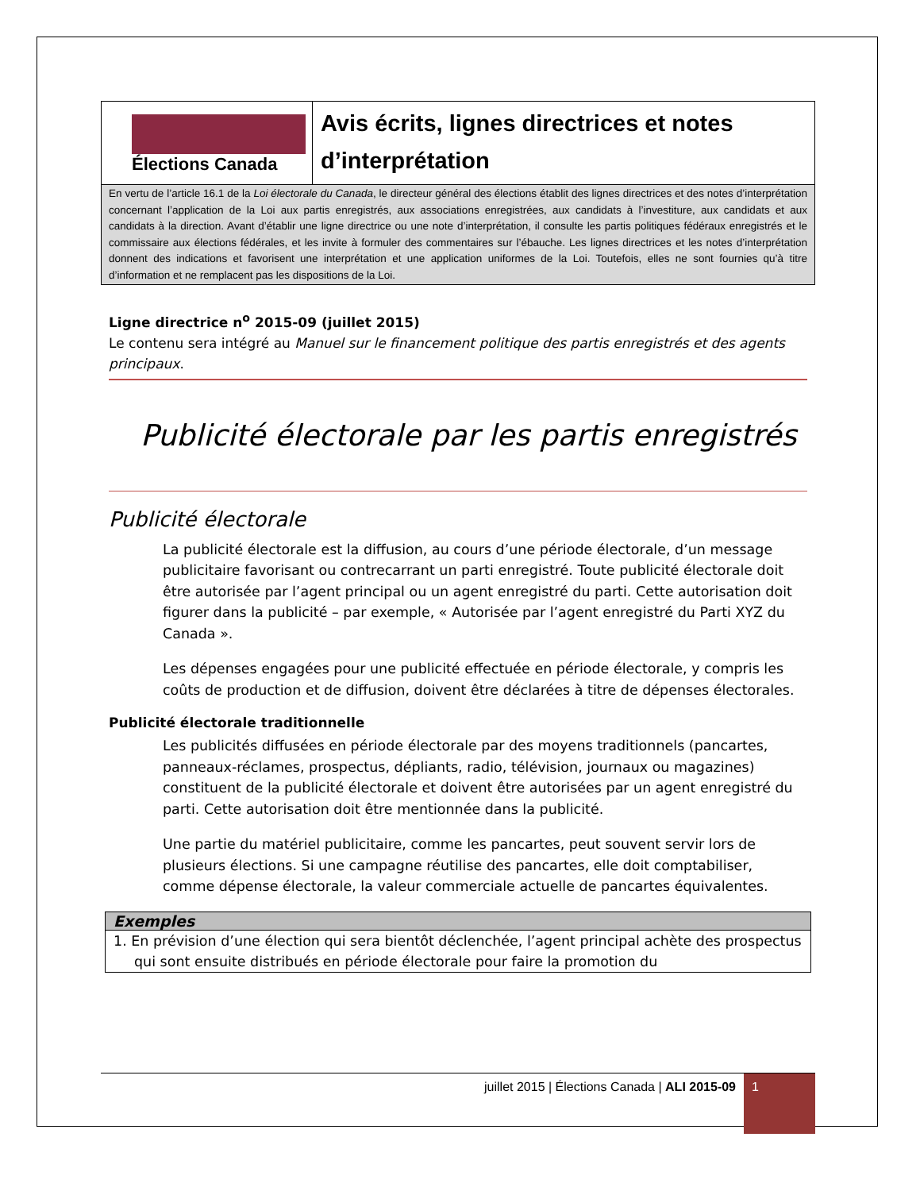Élections Canada
Avis écrits, lignes directrices et notes d’interprétation
En vertu de l’article 16.1 de la Loi électorale du Canada, le directeur général des élections établit des lignes directrices et des notes d’interprétation concernant l’application de la Loi aux partis enregistrés, aux associations enregistrées, aux candidats à l’investiture, aux candidats et aux candidats à la direction. Avant d’établir une ligne directrice ou une note d’interprétation, il consulte les partis politiques fédéraux enregistrés et le commissaire aux élections fédérales, et les invite à formuler des commentaires sur l’ébauche. Les lignes directrices et les notes d’interprétation donnent des indications et favorisent une interprétation et une application uniformes de la Loi. Toutefois, elles ne sont fournies qu’à titre d’information et ne remplacent pas les dispositions de la Loi.
Ligne directrice n<sup>o</sup> 2015-09 (juillet 2015)
Le contenu sera intégré au Manuel sur le financement politique des partis enregistrés et des agents principaux.
Publicité électorale par les partis enregistrés
Publicité électorale
La publicité électorale est la diffusion, au cours d’une période électorale, d’un message publicitaire favorisant ou contrecarrant un parti enregistré. Toute publicité électorale doit être autorisée par l’agent principal ou un agent enregistré du parti. Cette autorisation doit figurer dans la publicité – par exemple, « Autorisée par l’agent enregistré du Parti XYZ du Canada ».
Les dépenses engagées pour une publicité effectuée en période électorale, y compris les coûts de production et de diffusion, doivent être déclarées à titre de dépenses électorales.
Publicité électorale traditionnelle
Les publicités diffusées en période électorale par des moyens traditionnels (pancartes, panneaux-réclames, prospectus, dépliants, radio, télévision, journaux ou magazines) constituent de la publicité électorale et doivent être autorisées par un agent enregistré du parti. Cette autorisation doit être mentionnée dans la publicité.
Une partie du matériel publicitaire, comme les pancartes, peut souvent servir lors de plusieurs élections. Si une campagne réutilise des pancartes, elle doit comptabiliser, comme dépense électorale, la valeur commerciale actuelle de pancartes équivalentes.
| Exemples |
| --- |
| 1. En prévision d’une élection qui sera bientôt déclenchée, l’agent principal achète des prospectus qui sont ensuite distribués en période électorale pour faire la promotion du |
juillet 2015 | Élections Canada | ALI 2015-09 1